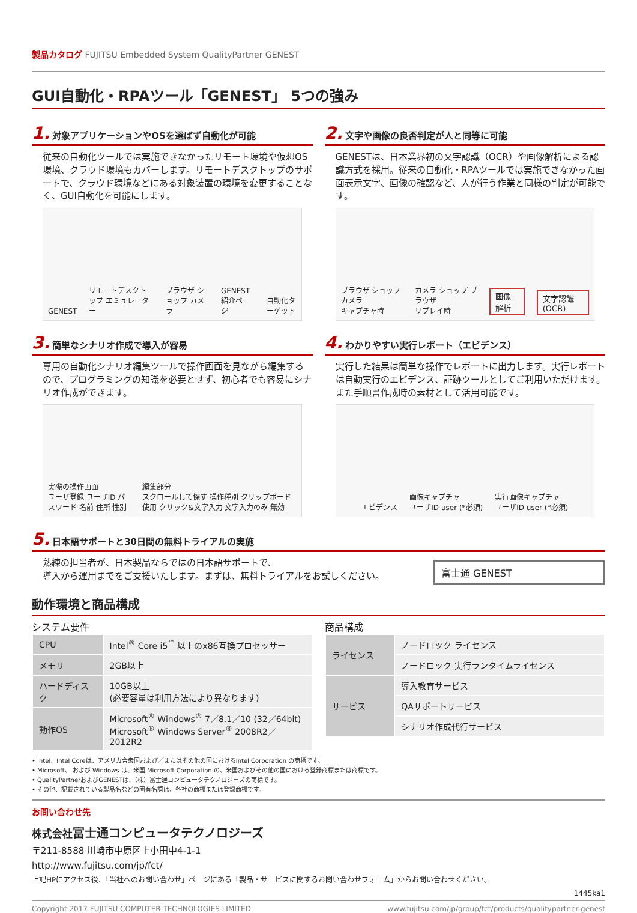製品カタログ FUJITSU Embedded System QualityPartner GENEST
GUI自動化・RPAツール「GENEST」 5つの強み
1. 対象アプリケーションやOSを選ばず自動化が可能
従来の自動化ツールでは実施できなかったリモート環境や仮想OS環境、クラウド環境もカバーします。リモートデスクトップのサポートで、クラウド環境などにある対象装置の環境を変更することなく、GUI自動化を可能にします。
GENEST リモートデスクトップ エミュレーター ブラウザ ショップ カメラ GENEST紹介ページ 自動化ターゲット
2. 文字や画像の良否判定が人と同等に可能
GENESTは、日本業界初の文字認識（OCR）や画像解析による認識方式を採用。従来の自動化・RPAツールでは実施できなかった画面表示文字、画像の確認など、人が行う作業と同様の判定が可能です。
ブラウザ ショップ カメラ
キャプチャ時 カメラ ショップ ブラウザ
リプレイ時 画像解析 文字認識(OCR)
3. 簡単なシナリオ作成で導入が容易
専用の自動化シナリオ編集ツールで操作画面を見ながら編集するので、プログラミングの知識を必要とせず、初心者でも容易にシナリオ作成ができます。
実際の操作画面
ユーザ登録 ユーザID パスワード 名前 住所 性別 編集部分
スクロールして探す 操作種別 クリップボード使用 クリック&文字入力 文字入力のみ 無効
4. わかりやすい実行レポート（エビデンス）
実行した結果は簡単な操作でレポートに出力します。実行レポートは自動実行のエビデンス、証跡ツールとしてご利用いただけます。また手順書作成時の素材として活用可能です。
エビデンス 画像キャプチャ
ユーザID user (*必須) 実行画像キャプチャ
ユーザID user (*必須)
5. 日本語サポートと30日間の無料トライアルの実施
熟練の担当者が、日本製品ならではの日本語サポートで、
導入から運用までをご支援いたします。まずは、無料トライアルをお試しください。
富士通 GENEST
動作環境と商品構成
システム要件
| CPU | Intel<sup>®</sup> Core i5<sup>™</sup> 以上のx86互換プロセッサー |
| メモリ | 2GB以上 |
| ハードディスク | 10GB以上 (必要容量は利用方法により異なります) |
| 動作OS | Microsoft<sup>®</sup> Windows<sup>®</sup> 7／8.1／10 (32／64bit) Microsoft<sup>®</sup> Windows Server<sup>®</sup> 2008R2／2012R2 |
商品構成
| ライセンス | ノードロック ライセンス |
| | ノードロック 実行ランタイムライセンス |
| サービス | 導入教育サービス |
| | QAサポートサービス |
| | シナリオ作成代行サービス |
• Intel、Intel Coreは、アメリカ合衆国および／またはその他の国におけるIntel Corporation の商標です。
• Microsoft、 および Windows は、米国 Microsoft Corporation の、米国およびその他の国における登録商標または商標です。
• QualityPartnerおよびGENESTは、（株）富士通コンピュータテクノロジーズの商標です。
• その他、記載されている製品名などの固有名詞は、各社の商標または登録商標です。
お問い合わせ先
株式会社富士通コンピュータテクノロジーズ
〒211-8588 川崎市中原区上小田中4-1-1
http://www.fujitsu.com/jp/fct/
上記HPにアクセス後、「当社へのお問い合わせ」ページにある「製品・サービスに関するお問い合わせフォーム」からお問い合わせください。
1445ka1
Copyright 2017 FUJITSU COMPUTER TECHNOLOGIES LIMITED www.fujitsu.com/jp/group/fct/products/qualitypartner-genest